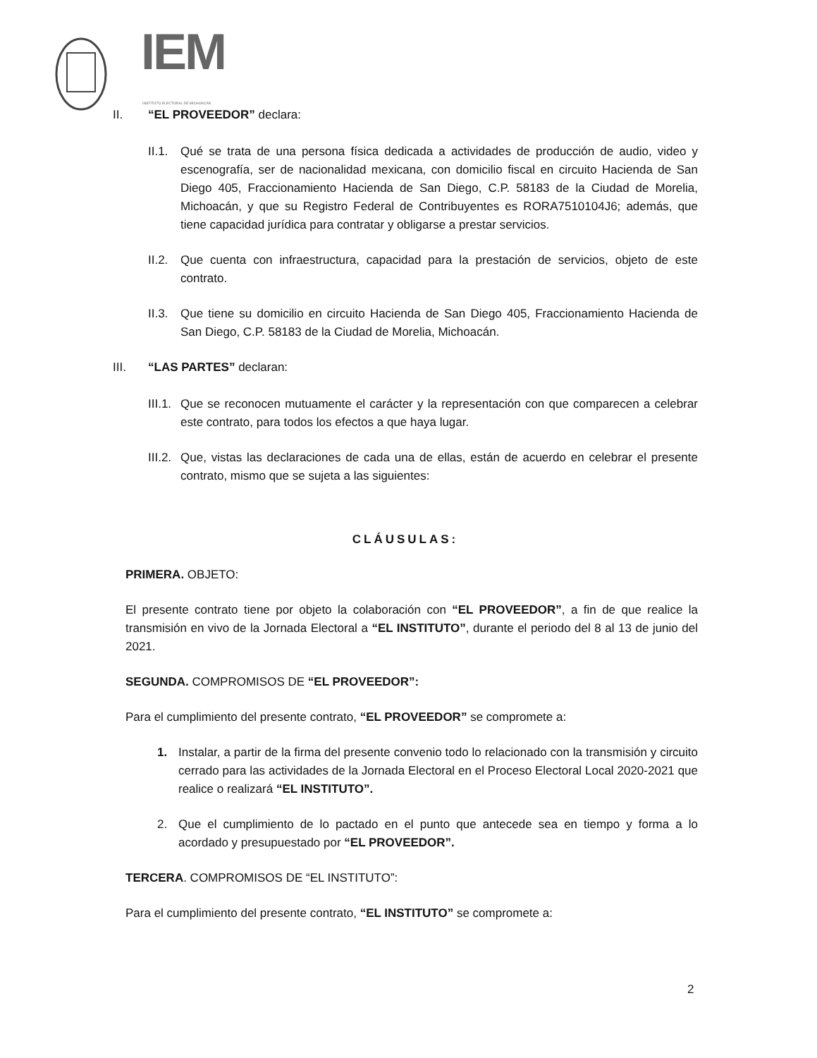IEM
INSTITUTO ELECTORAL DE MICHOACÁN
II. “EL PROVEEDOR” declara:
II.1.
Qué se trata de una persona física dedicada a actividades de producción de audio, video y escenografía, ser de nacionalidad mexicana, con domicilio fiscal en circuito Hacienda de San Diego 405, Fraccionamiento Hacienda de San Diego, C.P. 58183 de la Ciudad de Morelia, Michoacán, y que su Registro Federal de Contribuyentes es RORA7510104J6; además, que tiene capacidad jurídica para contratar y obligarse a prestar servicios.
II.2.
Que cuenta con infraestructura, capacidad para la prestación de servicios, objeto de este contrato.
II.3.
Que tiene su domicilio en circuito Hacienda de San Diego 405, Fraccionamiento Hacienda de San Diego, C.P. 58183 de la Ciudad de Morelia, Michoacán.
III. “LAS PARTES” declaran:
III.1.
Que se reconocen mutuamente el carácter y la representación con que comparecen a celebrar este contrato, para todos los efectos a que haya lugar.
III.2.
Que, vistas las declaraciones de cada una de ellas, están de acuerdo en celebrar el presente contrato, mismo que se sujeta a las siguientes:
CLÁUSULAS:
PRIMERA. OBJETO:
El presente contrato tiene por objeto la colaboración con “EL PROVEEDOR”, a fin de que realice la transmisión en vivo de la Jornada Electoral a “EL INSTITUTO”, durante el periodo del 8 al 13 de junio del 2021.
SEGUNDA. COMPROMISOS DE “EL PROVEEDOR”:
Para el cumplimiento del presente contrato, “EL PROVEEDOR” se compromete a:
1. Instalar, a partir de la firma del presente convenio todo lo relacionado con la transmisión y circuito cerrado para las actividades de la Jornada Electoral en el Proceso Electoral Local 2020-2021 que realice o realizará “EL INSTITUTO”.
2. Que el cumplimiento de lo pactado en el punto que antecede sea en tiempo y forma a lo acordado y presupuestado por “EL PROVEEDOR”.
TERCERA. COMPROMISOS DE “EL INSTITUTO”:
Para el cumplimiento del presente contrato, “EL INSTITUTO” se compromete a:
2